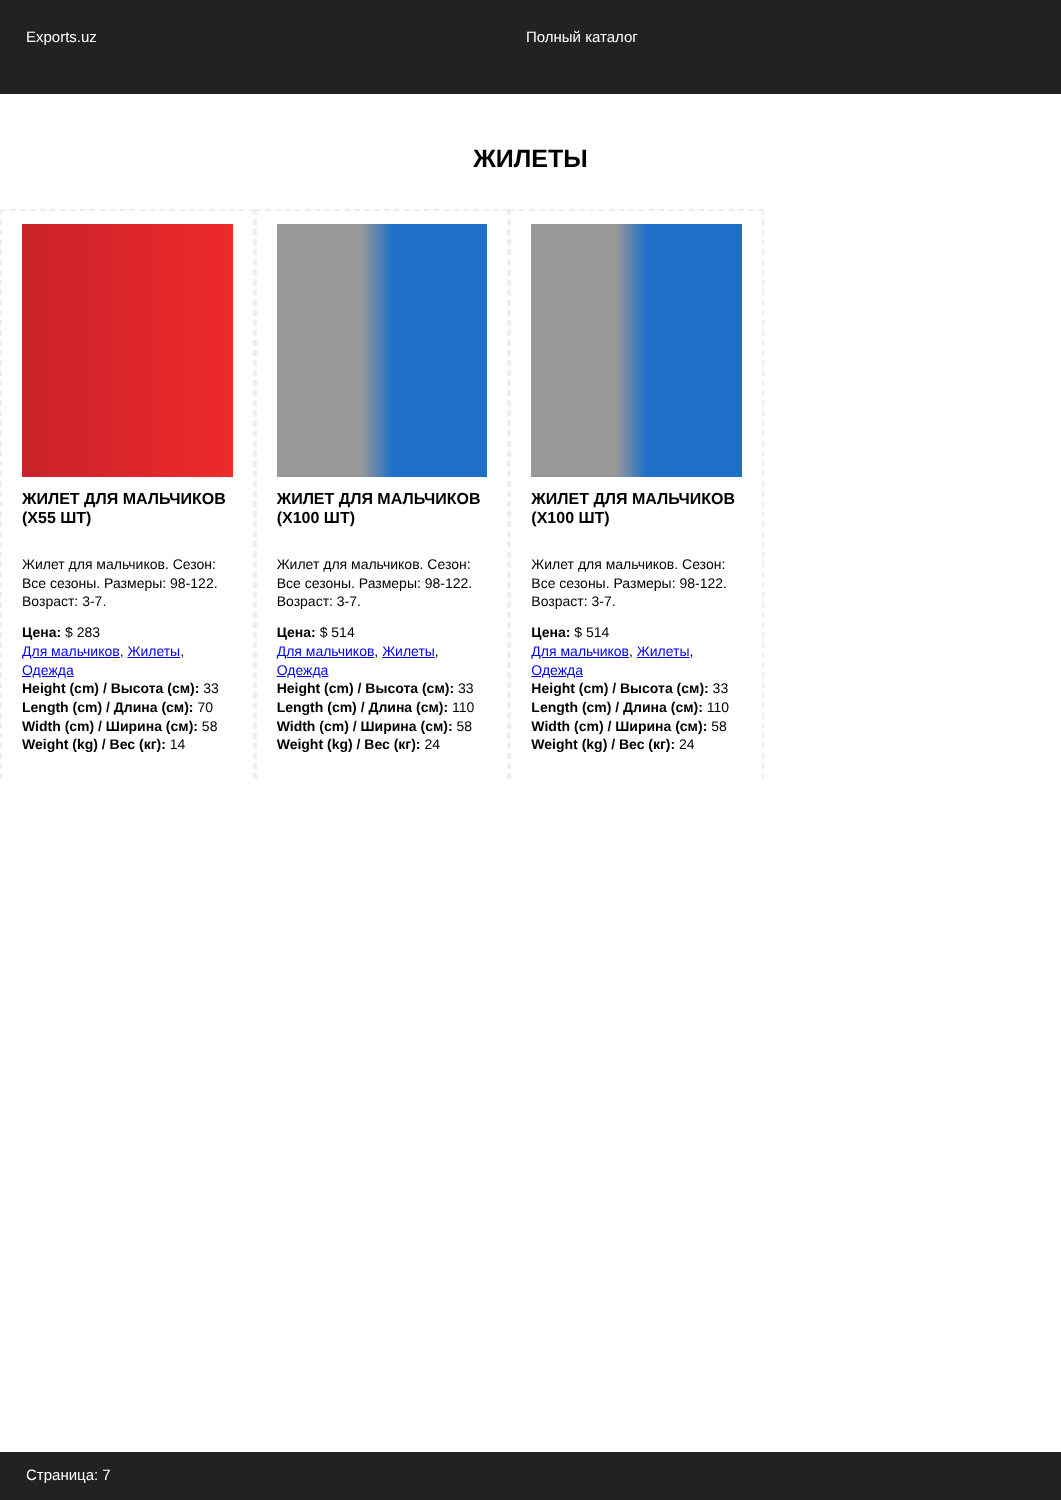Exports.uz Полный каталог
ЖИЛЕТЫ
ЖИЛЕТ ДЛЯ МАЛЬЧИКОВ (X55 ШТ)
Жилет для мальчиков. Сезон: Все сезоны. Размеры: 98-122. Возраст: 3-7.
Цена: $ 283
Для мальчиков, Жилеты, Одежда
Height (cm) / Высота (см): 33
Length (cm) / Длина (см): 70
Width (cm) / Ширина (см): 58
Weight (kg) / Вес (кг): 14
ЖИЛЕТ ДЛЯ МАЛЬЧИКОВ (X100 ШТ)
Жилет для мальчиков. Сезон: Все сезоны. Размеры: 98-122. Возраст: 3-7.
Цена: $ 514
Для мальчиков, Жилеты, Одежда
Height (cm) / Высота (см): 33
Length (cm) / Длина (см): 110
Width (cm) / Ширина (см): 58
Weight (kg) / Вес (кг): 24
ЖИЛЕТ ДЛЯ МАЛЬЧИКОВ (X100 ШТ)
Жилет для мальчиков. Сезон: Все сезоны. Размеры: 98-122. Возраст: 3-7.
Цена: $ 514
Для мальчиков, Жилеты, Одежда
Height (cm) / Высота (см): 33
Length (cm) / Длина (см): 110
Width (cm) / Ширина (см): 58
Weight (kg) / Вес (кг): 24
Страница: 7